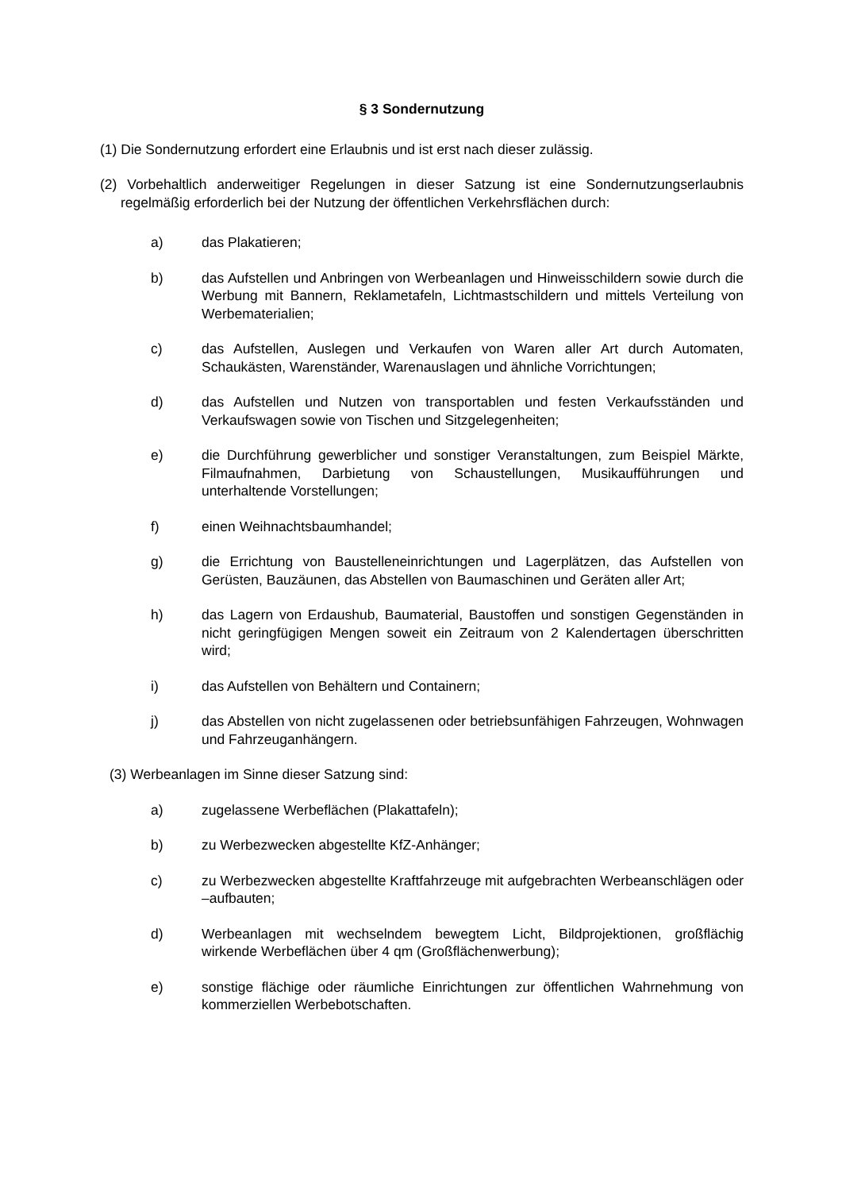§ 3 Sondernutzung
(1) Die Sondernutzung erfordert eine Erlaubnis und ist erst nach dieser zulässig.
(2) Vorbehaltlich anderweitiger Regelungen in dieser Satzung ist eine Sondernutzungserlaubnis regelmäßig erforderlich bei der Nutzung der öffentlichen Verkehrsflächen durch:
a) das Plakatieren;
b) das Aufstellen und Anbringen von Werbeanlagen und Hinweisschildern sowie durch die Werbung mit Bannern, Reklametafeln, Lichtmastschildern und mittels Verteilung von Werbematerialien;
c) das Aufstellen, Auslegen und Verkaufen von Waren aller Art durch Automaten, Schaukästen, Warenständer, Warenauslagen und ähnliche Vorrichtungen;
d) das Aufstellen und Nutzen von transportablen und festen Verkaufsständen und Verkaufswagen sowie von Tischen und Sitzgelegenheiten;
e) die Durchführung gewerblicher und sonstiger Veranstaltungen, zum Beispiel Märkte, Filmaufnahmen, Darbietung von Schaustellungen, Musikaufführungen und unterhaltende Vorstellungen;
f) einen Weihnachtsbaumhandel;
g) die Errichtung von Baustelleneinrichtungen und Lagerplätzen, das Aufstellen von Gerüsten, Bauzäunen, das Abstellen von Baumaschinen und Geräten aller Art;
h) das Lagern von Erdaushub, Baumaterial, Baustoffen und sonstigen Gegenständen in nicht geringfügigen Mengen soweit ein Zeitraum von 2 Kalendertagen überschritten wird;
i) das Aufstellen von Behältern und Containern;
j) das Abstellen von nicht zugelassenen oder betriebsunfähigen Fahrzeugen, Wohnwagen und Fahrzeuganhängern.
(3) Werbeanlagen im Sinne dieser Satzung sind:
a) zugelassene Werbeflächen (Plakattafeln);
b) zu Werbezwecken abgestellte KfZ-Anhänger;
c) zu Werbezwecken abgestellte Kraftfahrzeuge mit aufgebrachten Werbeanschlägen oder –aufbauten;
d) Werbeanlagen mit wechselndem bewegtem Licht, Bildprojektionen, großflächig wirkende Werbeflächen über 4 qm (Großflächenwerbung);
e) sonstige flächige oder räumliche Einrichtungen zur öffentlichen Wahrnehmung von kommerziellen Werbebotschaften.